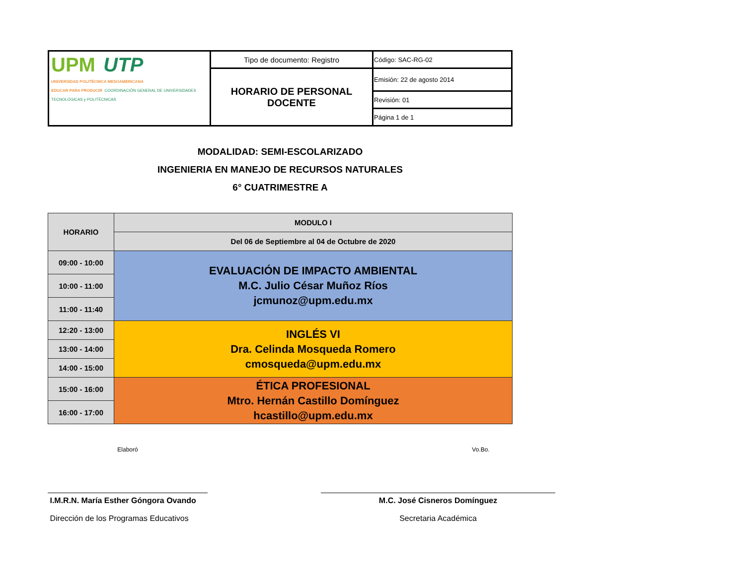| UPM UTP UNIVERSIDAD POLITÉCNICA MESOAMERICANA EDUCAR PARA PRODUCIR COORDINACIÓN GENERAL DE UNIVERSIDADES TECNOLÓGICAS y POLITÉCNICAS | Tipo de documento: Registro | Código: SAC-RG-02 |
| | HORARIO DE PERSONAL DOCENTE | Emisión: 22 de agosto 2014 |
| | | Revisión: 01 |
| | | Página 1 de 1 |
MODALIDAD: SEMI-ESCOLARIZADO
INGENIERIA EN MANEJO DE RECURSOS NATURALES
6° CUATRIMESTRE A
| HORARIO | MODULO I |
| --- | --- |
| | Del 06 de Septiembre al 04 de Octubre de 2020 |
| 09:00 - 10:00 | EVALUACIÓN DE IMPACTO AMBIENTAL M.C. Julio César Muñoz Ríos jcmunoz@upm.edu.mx |
| 10:00 - 11:00 | |
| 11:00 - 11:40 | |
| 12:20 - 13:00 | INGLÉS VI Dra. Celinda Mosqueda Romero cmosqueda@upm.edu.mx |
| 13:00 - 14:00 | |
| 14:00 - 15:00 | |
| 15:00 - 16:00 | ÉTICA PROFESIONAL Mtro. Hernán Castillo Domínguez hcastillo@upm.edu.mx |
| 16:00 - 17:00 | |
Elaboró Vo.Bo.
I.M.R.N. María Esther Góngora Ovando
Dirección de los Programas Educativos
M.C. José Cisneros Domínguez
Secretaria Académica